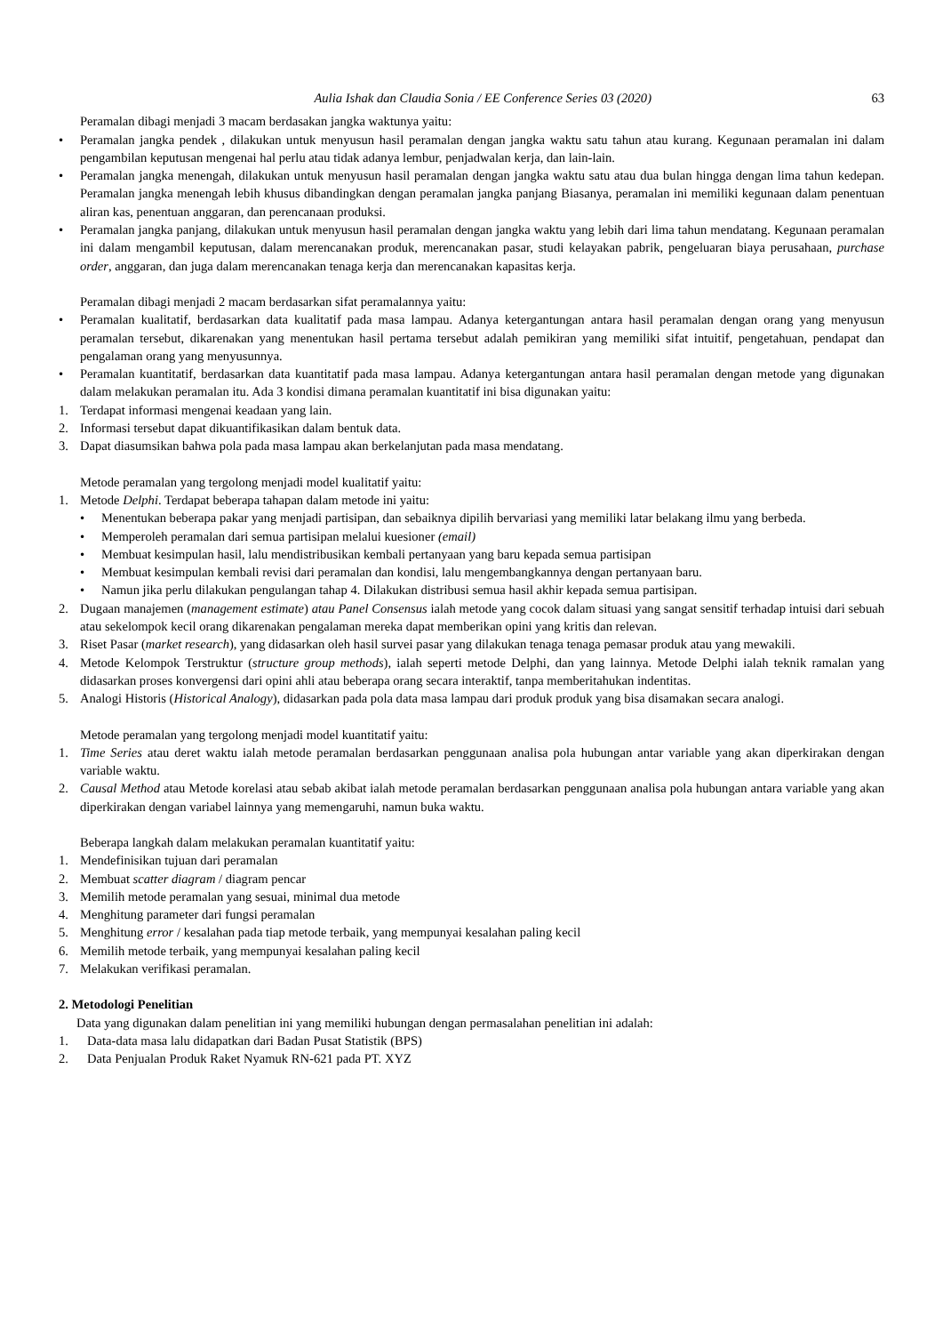Aulia Ishak dan Claudia Sonia / EE Conference Series 03 (2020) 63
Peramalan dibagi menjadi 3 macam berdasakan jangka waktunya yaitu:
• Peramalan jangka pendek , dilakukan untuk menyusun hasil peramalan dengan jangka waktu satu tahun atau kurang. Kegunaan peramalan ini dalam pengambilan keputusan mengenai hal perlu atau tidak adanya lembur, penjadwalan kerja, dan lain-lain.
• Peramalan jangka menengah, dilakukan untuk menyusun hasil peramalan dengan jangka waktu satu atau dua bulan hingga dengan lima tahun kedepan. Peramalan jangka menengah lebih khusus dibandingkan dengan peramalan jangka panjang Biasanya, peramalan ini memiliki kegunaan dalam penentuan aliran kas, penentuan anggaran, dan perencanaan produksi.
• Peramalan jangka panjang, dilakukan untuk menyusun hasil peramalan dengan jangka waktu yang lebih dari lima tahun mendatang. Kegunaan peramalan ini dalam mengambil keputusan, dalam merencanakan produk, merencanakan pasar, studi kelayakan pabrik, pengeluaran biaya perusahaan, purchase order, anggaran, dan juga dalam merencanakan tenaga kerja dan merencanakan kapasitas kerja.
Peramalan dibagi menjadi 2 macam berdasarkan sifat peramalannya yaitu:
• Peramalan kualitatif, berdasarkan data kualitatif pada masa lampau. Adanya ketergantungan antara hasil peramalan dengan orang yang menyusun peramalan tersebut, dikarenakan yang menentukan hasil pertama tersebut adalah pemikiran yang memiliki sifat intuitif, pengetahuan, pendapat dan pengalaman orang yang menyusunnya.
• Peramalan kuantitatif, berdasarkan data kuantitatif pada masa lampau. Adanya ketergantungan antara hasil peramalan dengan metode yang digunakan dalam melakukan peramalan itu. Ada 3 kondisi dimana peramalan kuantitatif ini bisa digunakan yaitu:
1. Terdapat informasi mengenai keadaan yang lain.
2. Informasi tersebut dapat dikuantifikasikan dalam bentuk data.
3. Dapat diasumsikan bahwa pola pada masa lampau akan berkelanjutan pada masa mendatang.
Metode peramalan yang tergolong menjadi model kualitatif yaitu:
1. Metode Delphi. Terdapat beberapa tahapan dalam metode ini yaitu:
• Menentukan beberapa pakar yang menjadi partisipan, dan sebaiknya dipilih bervariasi yang memiliki latar belakang ilmu yang berbeda.
• Memperoleh peramalan dari semua partisipan melalui kuesioner (email)
• Membuat kesimpulan hasil, lalu mendistribusikan kembali pertanyaan yang baru kepada semua partisipan
• Membuat kesimpulan kembali revisi dari peramalan dan kondisi, lalu mengembangkannya dengan pertanyaan baru.
• Namun jika perlu dilakukan pengulangan tahap 4. Dilakukan distribusi semua hasil akhir kepada semua partisipan.
2. Dugaan manajemen (management estimate) atau Panel Consensus ialah metode yang cocok dalam situasi yang sangat sensitif terhadap intuisi dari sebuah atau sekelompok kecil orang dikarenakan pengalaman mereka dapat memberikan opini yang kritis dan relevan.
3. Riset Pasar (market research), yang didasarkan oleh hasil survei pasar yang dilakukan tenaga tenaga pemasar produk atau yang mewakili.
4. Metode Kelompok Terstruktur (structure group methods), ialah seperti metode Delphi, dan yang lainnya. Metode Delphi ialah teknik ramalan yang didasarkan proses konvergensi dari opini ahli atau beberapa orang secara interaktif, tanpa memberitahukan indentitas.
5. Analogi Historis (Historical Analogy), didasarkan pada pola data masa lampau dari produk produk yang bisa disamakan secara analogi.
Metode peramalan yang tergolong menjadi model kuantitatif yaitu:
1. Time Series atau deret waktu ialah metode peramalan berdasarkan penggunaan analisa pola hubungan antar variable yang akan diperkirakan dengan variable waktu.
2. Causal Method atau Metode korelasi atau sebab akibat ialah metode peramalan berdasarkan penggunaan analisa pola hubungan antara variable yang akan diperkirakan dengan variabel lainnya yang memengaruhi, namun buka waktu.
Beberapa langkah dalam melakukan peramalan kuantitatif yaitu:
1. Mendefinisikan tujuan dari peramalan
2. Membuat scatter diagram / diagram pencar
3. Memilih metode peramalan yang sesuai, minimal dua metode
4. Menghitung parameter dari fungsi peramalan
5. Menghitung error / kesalahan pada tiap metode terbaik, yang mempunyai kesalahan paling kecil
6. Memilih metode terbaik, yang mempunyai kesalahan paling kecil
7. Melakukan verifikasi peramalan.
2. Metodologi Penelitian
Data yang digunakan dalam penelitian ini yang memiliki hubungan dengan permasalahan penelitian ini adalah:
1. Data-data masa lalu didapatkan dari Badan Pusat Statistik (BPS)
2. Data Penjualan Produk Raket Nyamuk RN-621 pada PT. XYZ